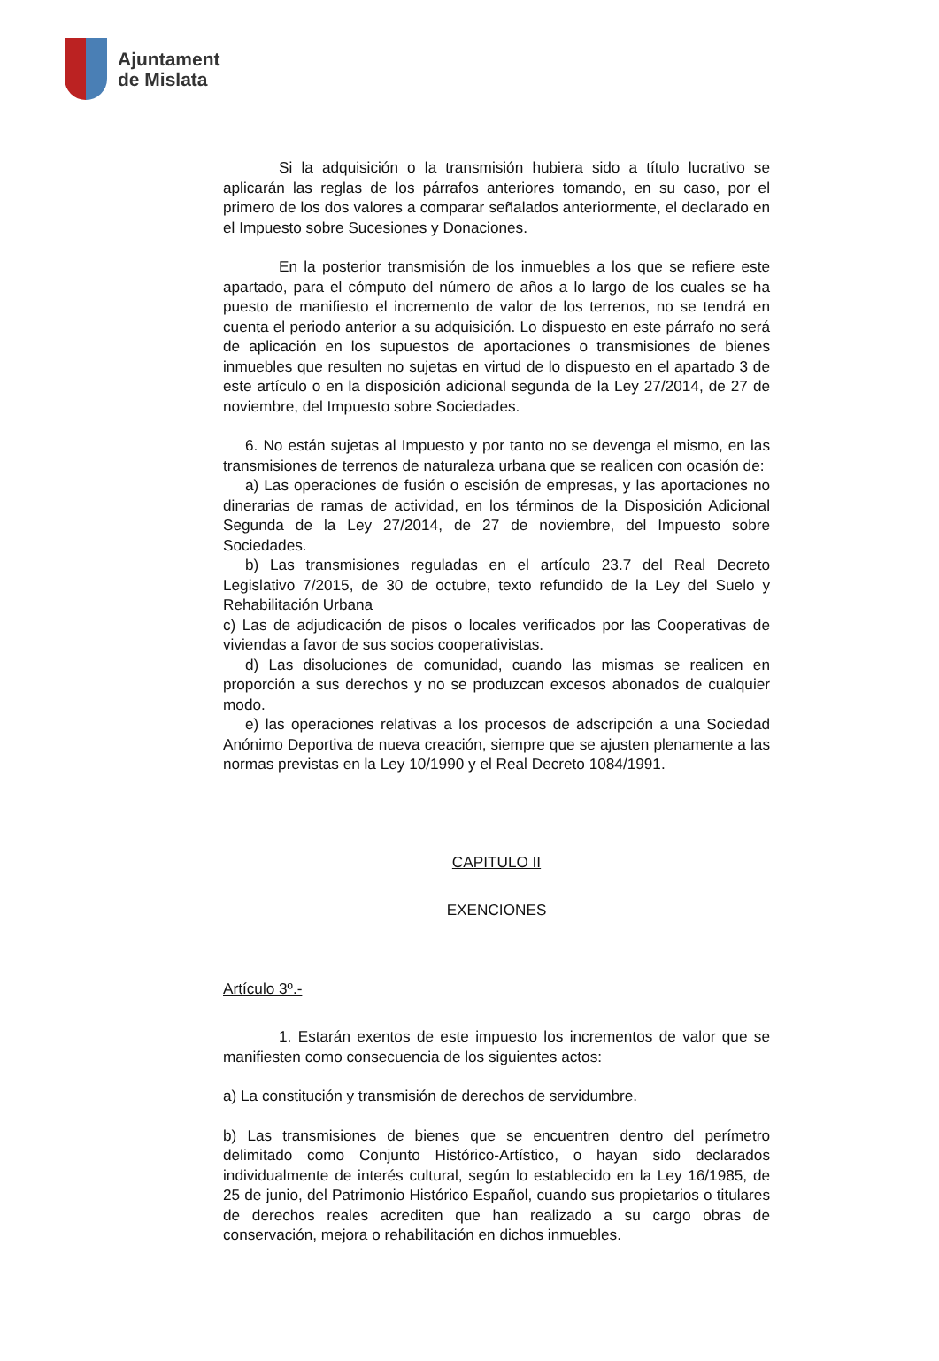Ajuntament
de Mislata
Si la adquisición o la transmisión hubiera sido a título lucrativo se aplicarán las reglas de los párrafos anteriores tomando, en su caso, por el primero de los dos valores a comparar señalados anteriormente, el declarado en el Impuesto sobre Sucesiones y Donaciones.
En la posterior transmisión de los inmuebles a los que se refiere este apartado, para el cómputo del número de años a lo largo de los cuales se ha puesto de manifiesto el incremento de valor de los terrenos, no se tendrá en cuenta el periodo anterior a su adquisición. Lo dispuesto en este párrafo no será de aplicación en los supuestos de aportaciones o transmisiones de bienes inmuebles que resulten no sujetas en virtud de lo dispuesto en el apartado 3 de este artículo o en la disposición adicional segunda de la Ley 27/2014, de 27 de noviembre, del Impuesto sobre Sociedades.
6. No están sujetas al Impuesto y por tanto no se devenga el mismo, en las transmisiones de terrenos de naturaleza urbana que se realicen con ocasión de:
a) Las operaciones de fusión o escisión de empresas, y las aportaciones no dinerarias de ramas de actividad, en los términos de la Disposición Adicional Segunda de la Ley 27/2014, de 27 de noviembre, del Impuesto sobre Sociedades.
b) Las transmisiones reguladas en el artículo 23.7 del Real Decreto Legislativo 7/2015, de 30 de octubre, texto refundido de la Ley del Suelo y Rehabilitación Urbana
c) Las de adjudicación de pisos o locales verificados por las Cooperativas de viviendas a favor de sus socios cooperativistas.
d) Las disoluciones de comunidad, cuando las mismas se realicen en proporción a sus derechos y no se produzcan excesos abonados de cualquier modo.
e) las operaciones relativas a los procesos de adscripción a una Sociedad Anónimo Deportiva de nueva creación, siempre que se ajusten plenamente a las normas previstas en la Ley 10/1990 y el Real Decreto 1084/1991.
CAPITULO II
EXENCIONES
Artículo 3º.-
1. Estarán exentos de este impuesto los incrementos de valor que se manifiesten como consecuencia de los siguientes actos:
a) La constitución y transmisión de derechos de servidumbre.
b) Las transmisiones de bienes que se encuentren dentro del perímetro delimitado como Conjunto Histórico-Artístico, o hayan sido declarados individualmente de interés cultural, según lo establecido en la Ley 16/1985, de 25 de junio, del Patrimonio Histórico Español, cuando sus propietarios o titulares de derechos reales acrediten que han realizado a su cargo obras de conservación, mejora o rehabilitación en dichos inmuebles.